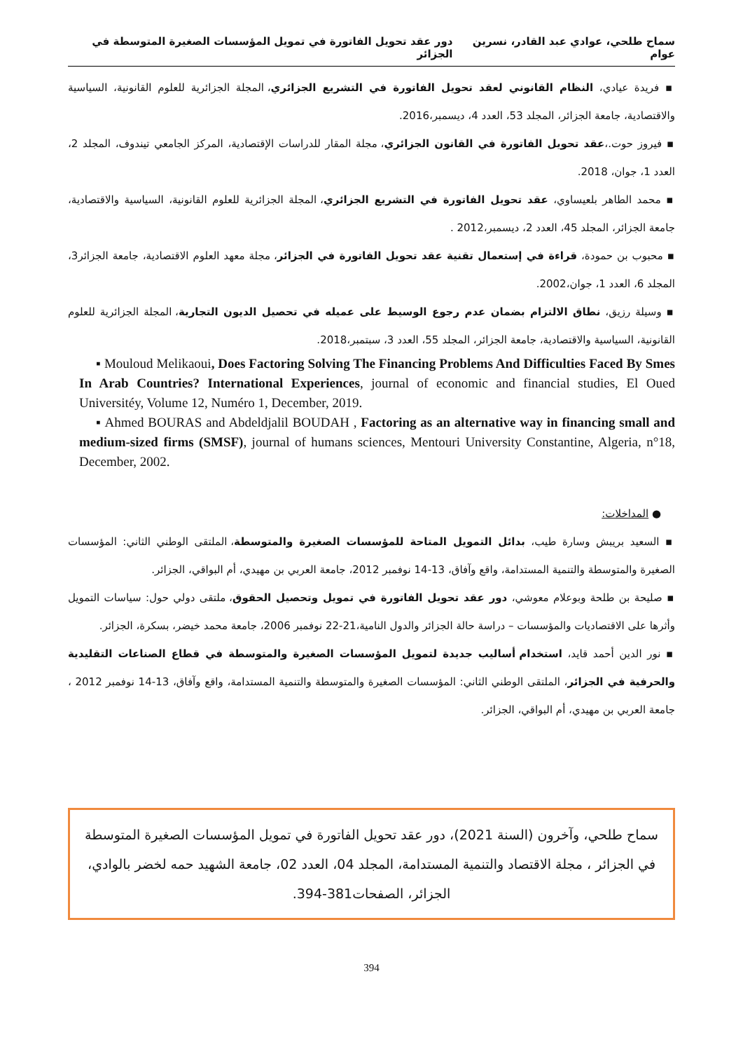سماح طلحي، عوادي عبد القادر، نسرين عوام دور عقد تحويل الفاتورة في تمويل المؤسسات الصغيرة المتوسطة في الجزائر
▪ فريدة عيادي، النظام القانوني لعقد تحويل الفاتورة في التشريع الجزائري، المجلة الجزائرية للعلوم القانونية، السياسية والاقتصادية، جامعة الجزائر، المجلد 53، العدد 4، ديسمبر،2016.
▪ فيروز حوت.،عقد تحويل الفاتورة في القانون الجزائري، مجلة المقار للدراسات الإقتصادية، المركز الجامعي تيندوف، المجلد 2، العدد 1، جوان، 2018.
▪ محمد الطاهر بلعيساوي، عقد تحويل الفاتورة في التشريع الجزائري، المجلة الجزائرية للعلوم القانونية، السياسية والاقتصادية، جامعة الجزائر، المجلد 45، العدد 2، ديسمبر،2012 .
▪ محبوب بن حمودة، قراءة في إستعمال تقنية عقد تحويل الفاتورة في الجزائر، مجلة معهد العلوم الاقتصادية، جامعة الجزائر3، المجلد 6، العدد 1، جوان،2002.
▪ وسيلة رزيق، نطاق الالتزام بضمان عدم رجوع الوسيط على عميله في تحصيل الديون التجارية، المجلة الجزائرية للعلوم القانونية، السياسية والاقتصادية، جامعة الجزائر، المجلد 55، العدد 3، سبتمبر،2018.
▪ Mouloud Melikaoui, Does Factoring Solving The Financing Problems And Difficulties Faced By Smes In Arab Countries? International Experiences, journal of economic and financial studies, El Oued Universitéy, Volume 12, Numéro 1, December, 2019.
▪ Ahmed BOURAS and Abdeldjalil BOUDAH , Factoring as an alternative way in financing small and medium-sized firms (SMSF), journal of humans sciences, Mentouri University Constantine, Algeria, n°18, December, 2002.
● المداخلات:
▪ السعيد بريبش وسارة طيب، بدائل التمويل المتاحة للمؤسسات الصغيرة والمتوسطة، الملتقى الوطني الثاني: المؤسسات الصغيرة والمتوسطة والتنمية المستدامة، واقع وآفاق، 13-14 نوفمبر 2012، جامعة العربي بن مهيدي، أم البواقي، الجزائر.
▪ صليحة بن طلحة وبوعلام معوشي، دور عقد تحويل الفاتورة في تمويل وتحصيل الحقوق، ملتقى دولي حول: سياسات التمويل وأثرها على الاقتصاديات والمؤسسات – دراسة حالة الجزائر والدول النامية،21-22 نوفمبر 2006، جامعة محمد خيضر، بسكرة، الجزائر.
▪ نور الدين أحمد قايد، استخدام أساليب جديدة لتمويل المؤسسات الصغيرة والمتوسطة في قطاع الصناعات التقليدية والحرفية في الجزائر، الملتقى الوطني الثاني: المؤسسات الصغيرة والمتوسطة والتنمية المستدامة، واقع وآفاق، 13-14 نوفمبر 2012 ، جامعة العربي بن مهيدي، أم البواقي، الجزائر.
سماح طلحي، وآخرون (السنة 2021)، دور عقد تحويل الفاتورة في تمويل المؤسسات الصغيرة المتوسطة في الجزائر ، مجلة الاقتصاد والتنمية المستدامة، المجلد 04، العدد 02، جامعة الشهيد حمه لخضر بالوادي، الجزائر، الصفحات381-394.
394